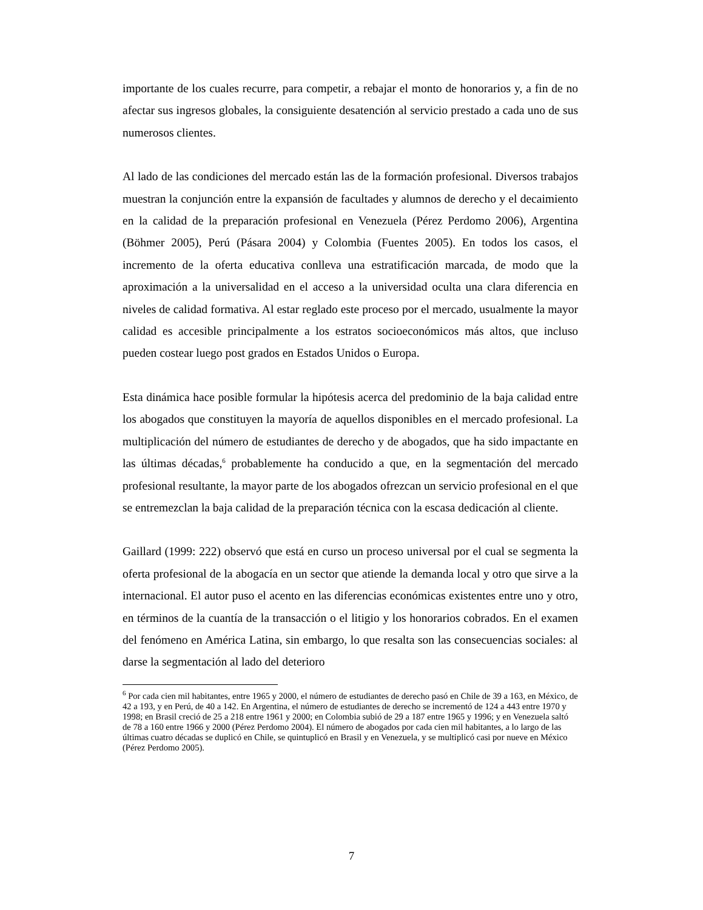importante de los cuales recurre, para competir, a rebajar el monto de honorarios y, a fin de no afectar sus ingresos globales, la consiguiente desatención al servicio prestado a cada uno de sus numerosos clientes.
Al lado de las condiciones del mercado están las de la formación profesional. Diversos trabajos muestran la conjunción entre la expansión de facultades y alumnos de derecho y el decaimiento en la calidad de la preparación profesional en Venezuela (Pérez Perdomo 2006), Argentina (Böhmer 2005), Perú (Pásara 2004) y Colombia (Fuentes 2005). En todos los casos, el incremento de la oferta educativa conlleva una estratificación marcada, de modo que la aproximación a la universalidad en el acceso a la universidad oculta una clara diferencia en niveles de calidad formativa. Al estar reglado este proceso por el mercado, usualmente la mayor calidad es accesible principalmente a los estratos socioeconómicos más altos, que incluso pueden costear luego post grados en Estados Unidos o Europa.
Esta dinámica hace posible formular la hipótesis acerca del predominio de la baja calidad entre los abogados que constituyen la mayoría de aquellos disponibles en el mercado profesional. La multiplicación del número de estudiantes de derecho y de abogados, que ha sido impactante en las últimas décadas,<sup>6</sup> probablemente ha conducido a que, en la segmentación del mercado profesional resultante, la mayor parte de los abogados ofrezcan un servicio profesional en el que se entremezclan la baja calidad de la preparación técnica con la escasa dedicación al cliente.
Gaillard (1999: 222) observó que está en curso un proceso universal por el cual se segmenta la oferta profesional de la abogacía en un sector que atiende la demanda local y otro que sirve a la internacional. El autor puso el acento en las diferencias económicas existentes entre uno y otro, en términos de la cuantía de la transacción o el litigio y los honorarios cobrados. En el examen del fenómeno en América Latina, sin embargo, lo que resalta son las consecuencias sociales: al darse la segmentación al lado del deterioro
<sup>6</sup> Por cada cien mil habitantes, entre 1965 y 2000, el número de estudiantes de derecho pasó en Chile de 39 a 163, en México, de 42 a 193, y en Perú, de 40 a 142. En Argentina, el número de estudiantes de derecho se incrementó de 124 a 443 entre 1970 y 1998; en Brasil creció de 25 a 218 entre 1961 y 2000; en Colombia subió de 29 a 187 entre 1965 y 1996; y en Venezuela saltó de 78 a 160 entre 1966 y 2000 (Pérez Perdomo 2004). El número de abogados por cada cien mil habitantes, a lo largo de las últimas cuatro décadas se duplicó en Chile, se quintuplicó en Brasil y en Venezuela, y se multiplicó casi por nueve en México (Pérez Perdomo 2005).
7